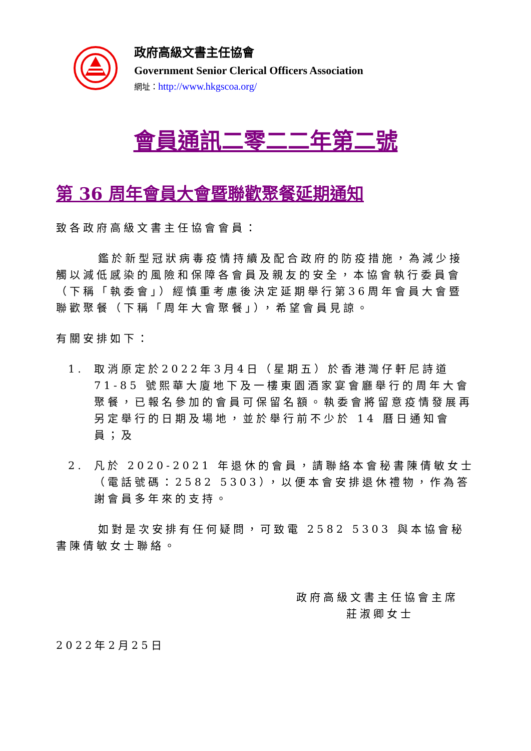政府高級文書主任協會
Government Senior Clerical Officers Association
網址：http://www.hkgscoa.org/
會員通訊二零二二年第二號
第 36 周年會員大會暨聯歡聚餐延期通知
致各政府高級文書主任協會會員：
鑑於新型冠狀病毒疫情持續及配合政府的防疫措施，為減少接觸以減低感染的風險和保障各會員及親友的安全，本協會執行委員會（下稱「執委會」）經慎重考慮後決定延期舉行第36周年會員大會暨聯歡聚餐（下稱「周年大會聚餐」），希望會員見諒。
有關安排如下：
1. 取消原定於2022年3月4日（星期五）於香港灣仔軒尼詩道 71-85 號熙華大廈地下及一樓東園酒家宴會廳舉行的周年大會聚餐，已報名參加的會員可保留名額。執委會將留意疫情發展再另定舉行的日期及場地，並於舉行前不少於 14 曆日通知會員；及
2. 凡於 2020-2021 年退休的會員，請聯絡本會秘書陳倩敏女士（電話號碼：2582 5303），以便本會安排退休禮物，作為答謝會員多年來的支持。
如對是次安排有任何疑問，可致電 2582 5303 與本協會秘書陳倩敏女士聯絡。
政府高級文書主任協會主席
莊淑卿女士
2022年2月25日